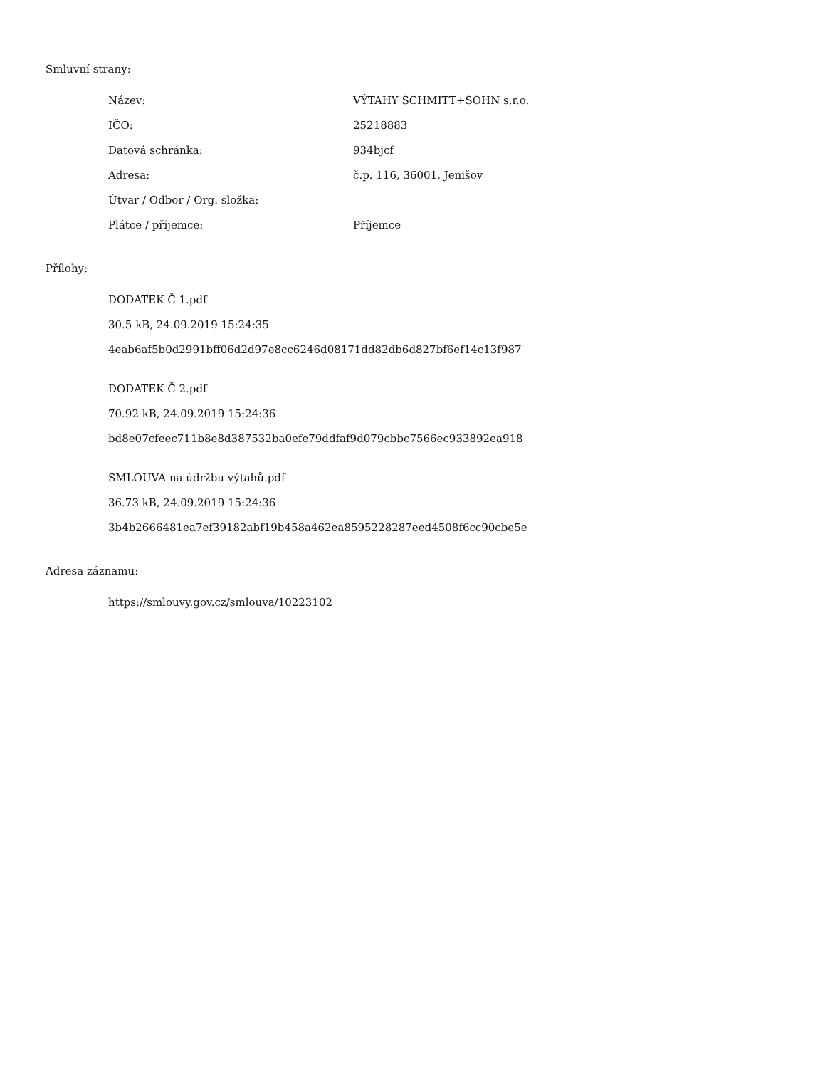Smluvní strany:
| Název: | VÝTAHY SCHMITT+SOHN s.r.o. |
| IČO: | 25218883 |
| Datová schránka: | 934bjcf |
| Adresa: | č.p. 116, 36001, Jenišov |
| Útvar / Odbor / Org. složka: | |
| Plátce / příjemce: | Příjemce |
Přílohy:
DODATEK Č 1.pdf
30.5 kB, 24.09.2019 15:24:35
4eab6af5b0d2991bff06d2d97e8cc6246d08171dd82db6d827bf6ef14c13f987
DODATEK Č 2.pdf
70.92 kB, 24.09.2019 15:24:36
bd8e07cfeec711b8e8d387532ba0efe79ddfaf9d079cbbc7566ec933892ea918
SMLOUVA na údržbu výtahů.pdf
36.73 kB, 24.09.2019 15:24:36
3b4b2666481ea7ef39182abf19b458a462ea8595228287eed4508f6cc90cbe5e
Adresa záznamu:
https://smlouvy.gov.cz/smlouva/10223102